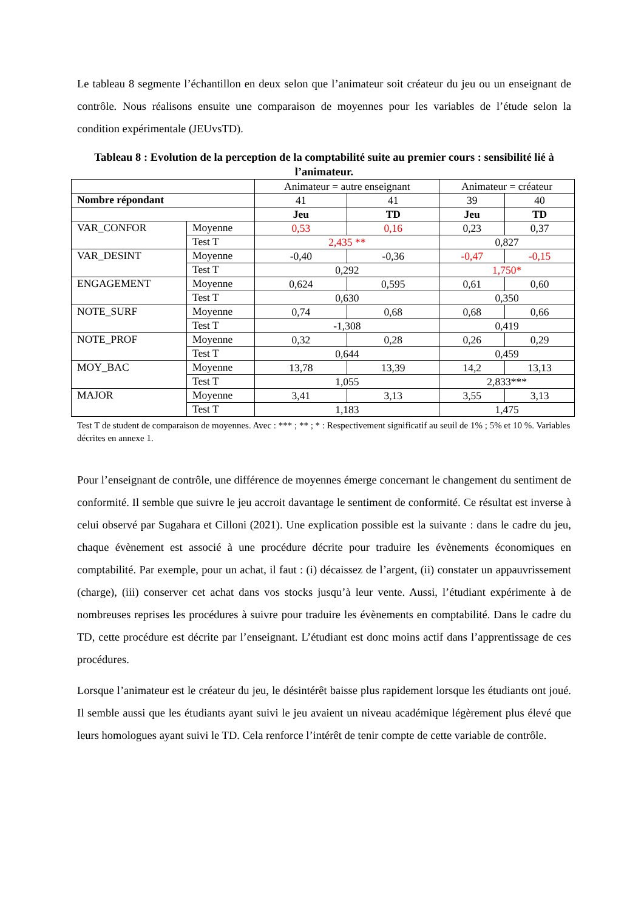Le tableau 8 segmente l’échantillon en deux selon que l’animateur soit créateur du jeu ou un enseignant de contrôle. Nous réalisons ensuite une comparaison de moyennes pour les variables de l’étude selon la condition expérimentale (JEUvsTD).
Tableau 8 : Evolution de la perception de la comptabilité suite au premier cours : sensibilité lié à l’animateur.
| | | Animateur = autre enseignant | | Animateur = créateur | |
| Nombre répondant | | 41 | 41 | 39 | 40 |
| | | Jeu | TD | Jeu | TD |
| VAR_CONFOR | Moyenne | 0,53 | 0,16 | 0,23 | 0,37 |
| | Test T | 2,435 ** | | 0,827 | |
| VAR_DESINT | Moyenne | -0,40 | -0,36 | -0,47 | -0,15 |
| | Test T | 0,292 | | 1,750* | |
| ENGAGEMENT | Moyenne | 0,624 | 0,595 | 0,61 | 0,60 |
| | Test T | 0,630 | | 0,350 | |
| NOTE_SURF | Moyenne | 0,74 | 0,68 | 0,68 | 0,66 |
| | Test T | -1,308 | | 0,419 | |
| NOTE_PROF | Moyenne | 0,32 | 0,28 | 0,26 | 0,29 |
| | Test T | 0,644 | | 0,459 | |
| MOY_BAC | Moyenne | 13,78 | 13,39 | 14,2 | 13,13 |
| | Test T | 1,055 | | 2,833*** | |
| MAJOR | Moyenne | 3,41 | 3,13 | 3,55 | 3,13 |
| | Test T | 1,183 | | 1,475 | |
Test T de student de comparaison de moyennes. Avec : *** ; ** ; * : Respectivement significatif au seuil de 1% ; 5% et 10 %. Variables décrites en annexe 1.
Pour l’enseignant de contrôle, une différence de moyennes émerge concernant le changement du sentiment de conformité. Il semble que suivre le jeu accroit davantage le sentiment de conformité. Ce résultat est inverse à celui observé par Sugahara et Cilloni (2021). Une explication possible est la suivante : dans le cadre du jeu, chaque évènement est associé à une procédure décrite pour traduire les évènements économiques en comptabilité. Par exemple, pour un achat, il faut : (i) décaissez de l’argent, (ii) constater un appauvrissement (charge), (iii) conserver cet achat dans vos stocks jusqu’à leur vente. Aussi, l’étudiant expérimente à de nombreuses reprises les procédures à suivre pour traduire les évènements en comptabilité. Dans le cadre du TD, cette procédure est décrite par l’enseignant. L’étudiant est donc moins actif dans l’apprentissage de ces procédures.
Lorsque l’animateur est le créateur du jeu, le désintérêt baisse plus rapidement lorsque les étudiants ont joué. Il semble aussi que les étudiants ayant suivi le jeu avaient un niveau académique légèrement plus élevé que leurs homologues ayant suivi le TD. Cela renforce l’intérêt de tenir compte de cette variable de contrôle.